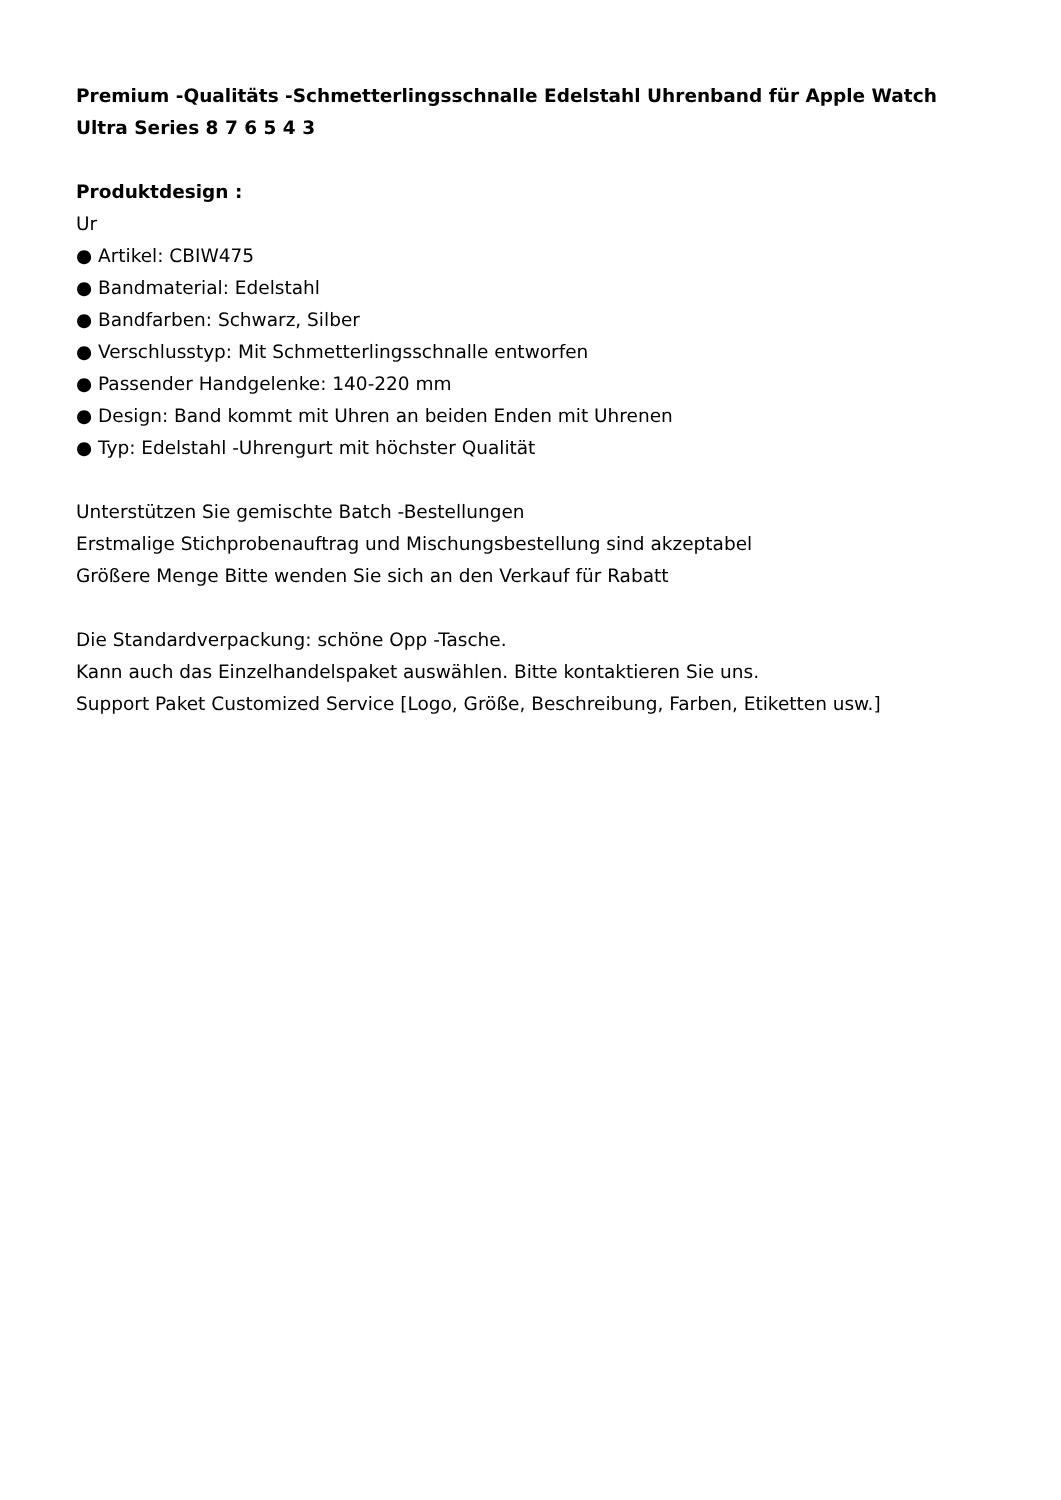Premium -Qualitäts -Schmetterlingsschnalle Edelstahl Uhrenband für Apple Watch Ultra Series 8 7 6 5 4 3
Produktdesign :
Ur
● Artikel: CBIW475
● Bandmaterial: Edelstahl
● Bandfarben: Schwarz, Silber
● Verschlusstyp: Mit Schmetterlingsschnalle entworfen
● Passender Handgelenke: 140-220 mm
● Design: Band kommt mit Uhren an beiden Enden mit Uhrenen
● Typ: Edelstahl -Uhrengurt mit höchster Qualität
Unterstützen Sie gemischte Batch -Bestellungen
Erstmalige Stichprobenauftrag und Mischungsbestellung sind akzeptabel
Größere Menge Bitte wenden Sie sich an den Verkauf für Rabatt
Die Standardverpackung: schöne Opp -Tasche.
Kann auch das Einzelhandelspaket auswählen. Bitte kontaktieren Sie uns.
Support Paket Customized Service [Logo, Größe, Beschreibung, Farben, Etiketten usw.]